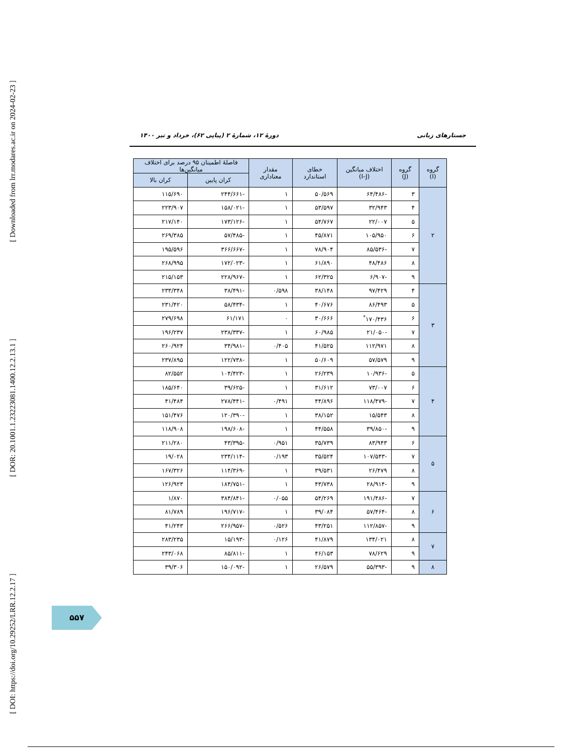[ Downloaded from lrr.modares.ac.ir on 2024-02-23 ]
[ DOR: 20.1001.1.23223081.1400.12.2.13.1 ]
[ DOI: https://doi.org/10.29252/LRR.12.2.17 ]
جستارهای زبانی دورهٔ ۱۲، شمارهٔ ۲ (پیاپی ۶۲)، خرداد و تیر ۱۴۰۰
| گروه (I) | گروه (J) | اختلاف میانگین (I-J) | خطای استاندارد | مقدار معناداری | فاصلهٔ اطمینان ۹۵ درصد برای اختلاف میانگین‌ها | |
| --- | --- | --- | --- | --- | --- | --- |
| | | | | | کران پایین | کران بالا |
| ۲ | ۳ | -۶۴/۴۸۶ | ۵۰/۵۶۹ | ۱ | -۲۴۴/۶۶۱ | ۱۱۵/۶۹۰ |
| | ۴ | ۳۲/۹۴۳ | ۵۳/۵۹۷ | ۱ | -۱۵۸/۰۲۱ | ۲۲۳/۹۰۷ |
| | ۵ | ۲۲/۰۰۷ | ۵۴/۷۶۷ | ۱ | -۱۷۳/۱۲۶ | ۲۱۷/۱۴۰ |
| | ۶ | ۱۰۵/۹۵۰ | ۴۵/۸۷۱ | ۱ | -۵۷/۴۸۵ | ۲۶۹/۳۸۵ |
| | ۷ | -۸۵/۵۳۶ | ۷۸/۹۰۴ | ۱ | -۳۶۶/۶۶۷ | ۱۹۵/۵۹۶ |
| | ۸ | ۴۸/۴۸۶ | ۶۱/۸۹۰ | ۱ | -۱۷۲/۰۲۳ | ۲۶۸/۹۹۵ |
| | ۹ | -۶/۹۰۷ | ۶۲/۳۲۵ | ۱ | -۲۲۸/۹۶۷ | ۲۱۵/۱۵۳ |
| ۳ | ۴ | ۹۷/۴۲۹ | ۳۸/۱۴۸ | ۰/۵۹۸ | -۳۸/۴۹۱ | ۲۳۳/۳۴۸ |
| | ۵ | ۸۶/۴۹۳ | ۴۰/۶۷۶ | ۱ | -۵۸/۴۳۴ | ۲۳۱/۴۲۰ |
| | ۶ | ۱۷۰/۴۳۶<sup>*</sup> | ۳۰/۶۶۶ | ۰ | ۶۱/۱۷۱ | ۲۷۹/۶۹۸ |
| | ۷ | -۲۱/۰۵۰ | ۶۰/۹۸۵ | ۱ | -۲۳۸/۳۳۷ | ۱۹۶/۲۳۷ |
| | ۸ | ۱۱۲/۹۷۱ | ۴۱/۵۲۵ | ۰/۴۰۵ | -۳۴/۹۸۱ | ۲۶۰/۹۲۴ |
| | ۹ | ۵۷/۵۷۹ | ۵۰/۶۰۹ | ۱ | -۱۲۲/۷۳۸ | ۲۳۷/۸۹۵ |
| ۴ | ۵ | -۱۰/۹۳۶ | ۲۶/۲۳۹ | ۱ | -۱۰۴/۴۲۳ | ۸۲/۵۵۲ |
| | ۶ | ۷۳/۰۰۷ | ۳۱/۶۱۲ | ۱ | -۳۹/۶۲۵ | ۱۸۵/۶۴۰ |
| | ۷ | -۱۱۸/۴۷۹ | ۴۴/۸۹۶ | ۰/۴۹۱ | -۲۷۸/۴۴۱ | ۴۱/۴۸۴ |
| | ۸ | ۱۵/۵۴۳ | ۳۸/۱۵۲ | ۱ | -۱۲۰/۳۹۰ | ۱۵۱/۴۷۶ |
| | ۹ | -۳۹/۸۵۰ | ۴۴/۵۵۸ | ۱ | -۱۹۸/۶۰۸ | ۱۱۸/۹۰۸ |
| ۵ | ۶ | ۸۳/۹۴۳ | ۳۵/۷۳۹ | ۰/۹۵۱ | -۴۳/۳۹۵ | ۲۱۱/۲۸۰ |
| | ۷ | -۱۰۷/۵۴۳ | ۳۵/۵۲۴ | ۰/۱۹۳ | -۲۳۴/۱۱۴ | ۱۹/۰۲۸ |
| | ۸ | ۲۶/۴۷۹ | ۳۹/۵۳۱ | ۱ | -۱۱۴/۳۶۹ | ۱۶۷/۳۲۶ |
| | ۹ | -۲۸/۹۱۴ | ۴۳/۷۳۸ | ۱ | -۱۸۴/۷۵۱ | ۱۲۶/۹۲۳ |
| ۶ | ۷ | -۱۹۱/۴۸۶ | ۵۴/۲۶۹ | ۰/۰۵۵ | -۳۸۴/۸۴۱ | ۱/۸۷۰ |
| | ۸ | -۵۷/۴۶۴ | ۳۹/۰۸۴ | ۱ | -۱۹۶/۷۱۷ | ۸۱/۷۸۹ |
| | ۹ | -۱۱۲/۸۵۷ | ۴۳/۲۵۱ | ۰/۵۲۶ | -۲۶۶/۹۵۷ | ۴۱/۲۴۳ |
| ۷ | ۸ | ۱۳۴/۰۲۱ | ۴۱/۸۷۹ | ۰/۱۲۶ | -۱۵/۱۹۳ | ۲۸۳/۲۳۵ |
| | ۹ | ۷۸/۶۲۹ | ۴۶/۱۵۳ | ۱ | -۸۵/۸۱۱ | ۲۴۳/۰۶۸ |
| ۸ | ۹ | -۵۵/۳۹۳ | ۲۶/۵۷۹ | ۱ | -۱۵۰/۰۹۲ | ۳۹/۳۰۶ |
۵۵۷